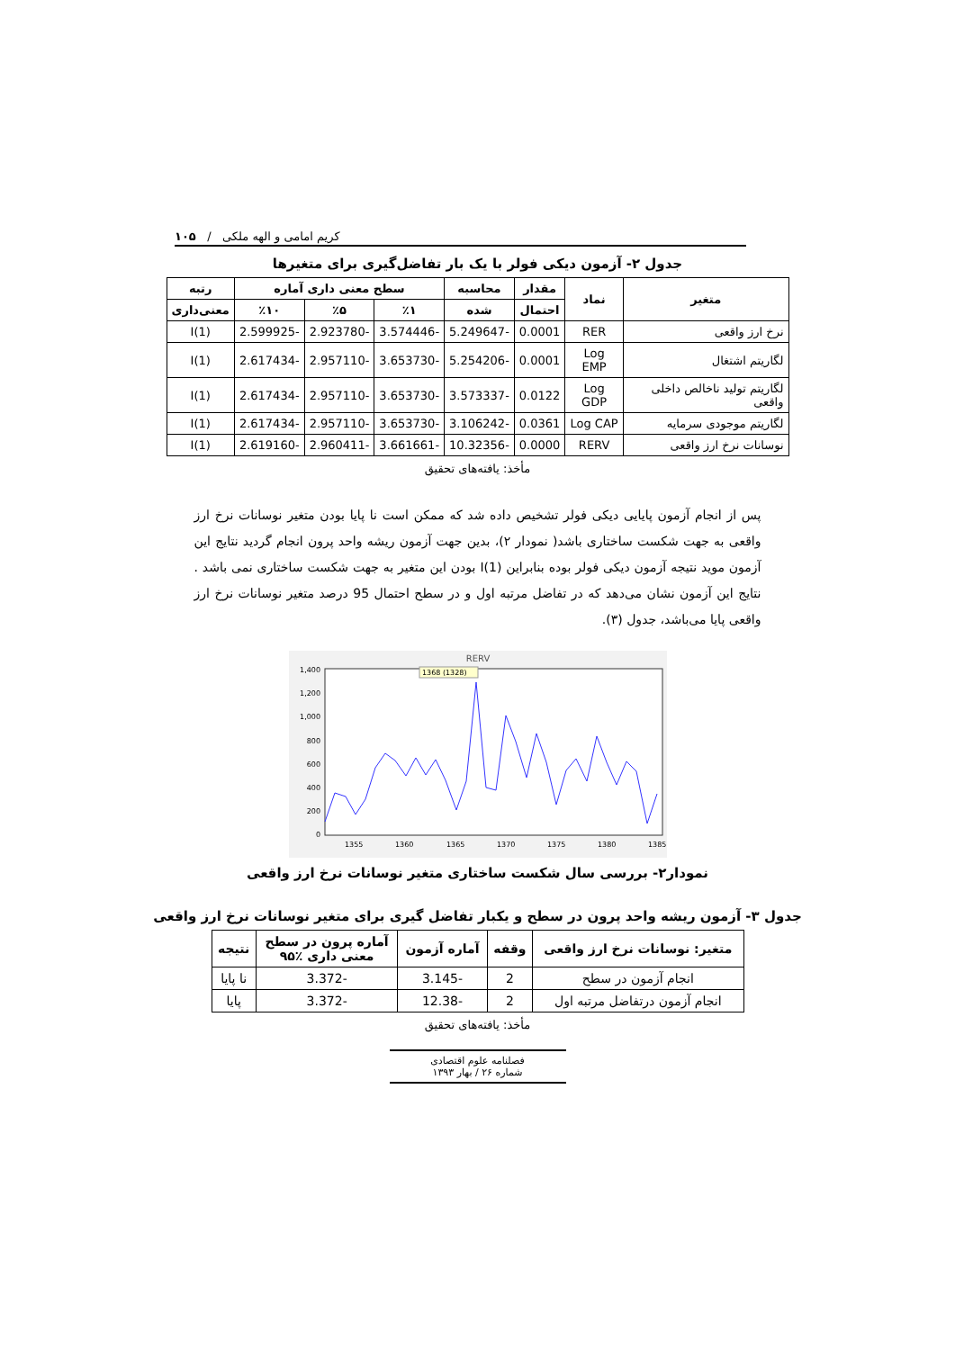کریم امامی و الهه ملکی / ۱۰۵
جدول ۲- آزمون دیکی فولر با یک بار تفاضل‌گیری برای متغیرها
| متغیر | نماد | مقدار | محاسبه | سطح معنی داری آماره | | | رتبه |
| --- | --- | --- | --- | --- | --- | --- | --- |
| | | احتمال | شده | ٪۱ | ٪۵ | ٪۱۰ | معنی‌داری |
| نرخ ارز واقعی | RER | 0.0001 | -5.249647 | -3.574446 | -2.923780 | -2.599925 | I(1) |
| لگاریتم اشتغال | Log EMP | 0.0001 | -5.254206 | -3.653730 | -2.957110 | -2.617434 | I(1) |
| لگاریتم تولید ناخالص داخلی واقعی | Log GDP | 0.0122 | -3.573337 | -3.653730 | -2.957110 | -2.617434 | I(1) |
| لگاریتم موجودی سرمایه | Log CAP | 0.0361 | -3.106242 | -3.653730 | -2.957110 | -2.617434 | I(1) |
| نوسانات نرخ ارز واقعی | RERV | 0.0000 | -10.32356 | -3.661661 | -2.960411 | -2.619160 | I(1) |
مأخذ: یافته‌های تحقیق
پس از انجام آزمون پایایی دیکی فولر تشخیص داده شد که ممکن است نا پایا بودن متغیر نوسانات نرخ ارز واقعی به جهت شکست ساختاری باشد( نمودار ۲)، بدین جهت آزمون ریشه واحد پرون انجام گردید نتایج این آزمون موید نتیجه آزمون دیکی فولر بوده بنابراین I(1) بودن این متغیر به جهت شکست ساختاری نمی باشد . نتایج این آزمون نشان می‌دهد که در تفاضل مرتبه اول و در سطح احتمال 95 درصد متغیر نوسانات نرخ ارز واقعی پایا می‌باشد، جدول (۳).
RERV
1,400
1,200
1,000
800
600
400
200
0
1368 (1328)
1355
1360
1365
1370
1375
1380
1385
نمودار۲- بررسی سال شکست ساختاری متغیر نوسانات نرخ ارز واقعی
جدول ۳- آزمون ریشه واحد پرون در سطح و یکبار تفاضل گیری برای متغیر نوسانات نرخ ارز واقعی
| متغیر: نوسانات نرخ ارز واقعی | وقفه | آماره آزمون | آماره پرون در سطح معنی داری ٪۹۵ | نتیجه |
| --- | --- | --- | --- | --- |
| انجام آزمون در سطح | 2 | -3.145 | -3.372 | نا پایا |
| انجام آزمون درتفاضل مرتبه اول | 2 | -12.38 | -3.372 | پایا |
مأخذ: یافته‌های تحقیق
فصلنامه علوم اقتصادی
شماره ۲۶ / بهار ۱۳۹۳